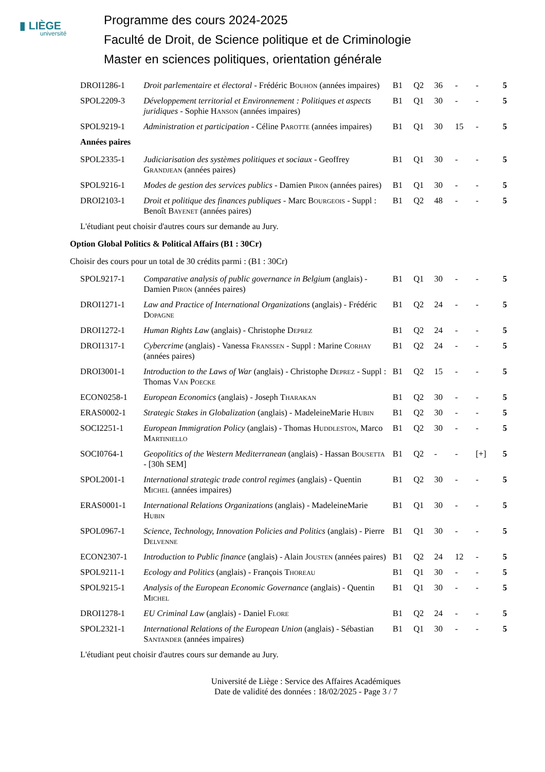▮ LIÈGE
université
Programme des cours 2024-2025
Faculté de Droit, de Science politique et de Criminologie
Master en sciences politiques, orientation générale
| DROI1286-1 | Droit parlementaire et électoral - Frédéric Bouhon (années impaires) | B1 | Q2 | 36 | - | - | 5 |
| SPOL2209-3 | Développement territorial et Environnement : Politiques et aspects juridiques - Sophie Hanson (années impaires) | B1 | Q1 | 30 | - | - | 5 |
| SPOL9219-1 | Administration et participation - Céline Parotte (années impaires) | B1 | Q1 | 30 | 15 | - | 5 |
| Années paires | | | | | | | |
| SPOL2335-1 | Judiciarisation des systèmes politiques et sociaux - Geoffrey Grandjean (années paires) | B1 | Q1 | 30 | - | - | 5 |
| SPOL9216-1 | Modes de gestion des services publics - Damien Piron (années paires) | B1 | Q1 | 30 | - | - | 5 |
| DROI2103-1 | Droit et politique des finances publiques - Marc Bourgeois - Suppl : Benoît Bayenet (années paires) | B1 | Q2 | 48 | - | - | 5 |
| L'étudiant peut choisir d'autres cours sur demande au Jury. | | | | | | | |
Option Global Politics & Political Affairs (B1 : 30Cr)
Choisir des cours pour un total de 30 crédits parmi : (B1 : 30Cr)
| SPOL9217-1 | Comparative analysis of public governance in Belgium (anglais) - Damien Piron (années paires) | B1 | Q1 | 30 | - | - | 5 |
| DROI1271-1 | Law and Practice of International Organizations (anglais) - Frédéric Dopagne | B1 | Q2 | 24 | - | - | 5 |
| DROI1272-1 | Human Rights Law (anglais) - Christophe Deprez | B1 | Q2 | 24 | - | - | 5 |
| DROI1317-1 | Cybercrime (anglais) - Vanessa Franssen - Suppl : Marine Corhay (années paires) | B1 | Q2 | 24 | - | - | 5 |
| DROI3001-1 | Introduction to the Laws of War (anglais) - Christophe Deprez - Suppl : Thomas Van Poecke | B1 | Q2 | 15 | - | - | 5 |
| ECON0258-1 | European Economics (anglais) - Joseph Tharakan | B1 | Q2 | 30 | - | - | 5 |
| ERAS0002-1 | Strategic Stakes in Globalization (anglais) - MadeleineMarie Hubin | B1 | Q2 | 30 | - | - | 5 |
| SOCI2251-1 | European Immigration Policy (anglais) - Thomas Huddleston , Marco Martiniello | B1 | Q2 | 30 | - | - | 5 |
| SOCI0764-1 | Geopolitics of the Western Mediterranean (anglais) - Hassan Bousetta - [30h SEM] | B1 | Q2 | - | - | [+] | 5 |
| SPOL2001-1 | International strategic trade control regimes (anglais) - Quentin Michel (années impaires) | B1 | Q2 | 30 | - | - | 5 |
| ERAS0001-1 | International Relations Organizations (anglais) - MadeleineMarie Hubin | B1 | Q1 | 30 | - | - | 5 |
| SPOL0967-1 | Science, Technology, Innovation Policies and Politics (anglais) - Pierre Delvenne | B1 | Q1 | 30 | - | - | 5 |
| ECON2307-1 | Introduction to Public finance (anglais) - Alain Jousten (années paires) | B1 | Q2 | 24 | 12 | - | 5 |
| SPOL9211-1 | Ecology and Politics (anglais) - François Thoreau | B1 | Q1 | 30 | - | - | 5 |
| SPOL9215-1 | Analysis of the European Economic Governance (anglais) - Quentin Michel | B1 | Q1 | 30 | - | - | 5 |
| DROI1278-1 | EU Criminal Law (anglais) - Daniel Flore | B1 | Q2 | 24 | - | - | 5 |
| SPOL2321-1 | International Relations of the European Union (anglais) - Sébastian Santander (années impaires) | B1 | Q1 | 30 | - | - | 5 |
| L'étudiant peut choisir d'autres cours sur demande au Jury. | | | | | | | |
Université de Liège : Service des Affaires Académiques
Date de validité des données : 18/02/2025 - Page 3 / 7